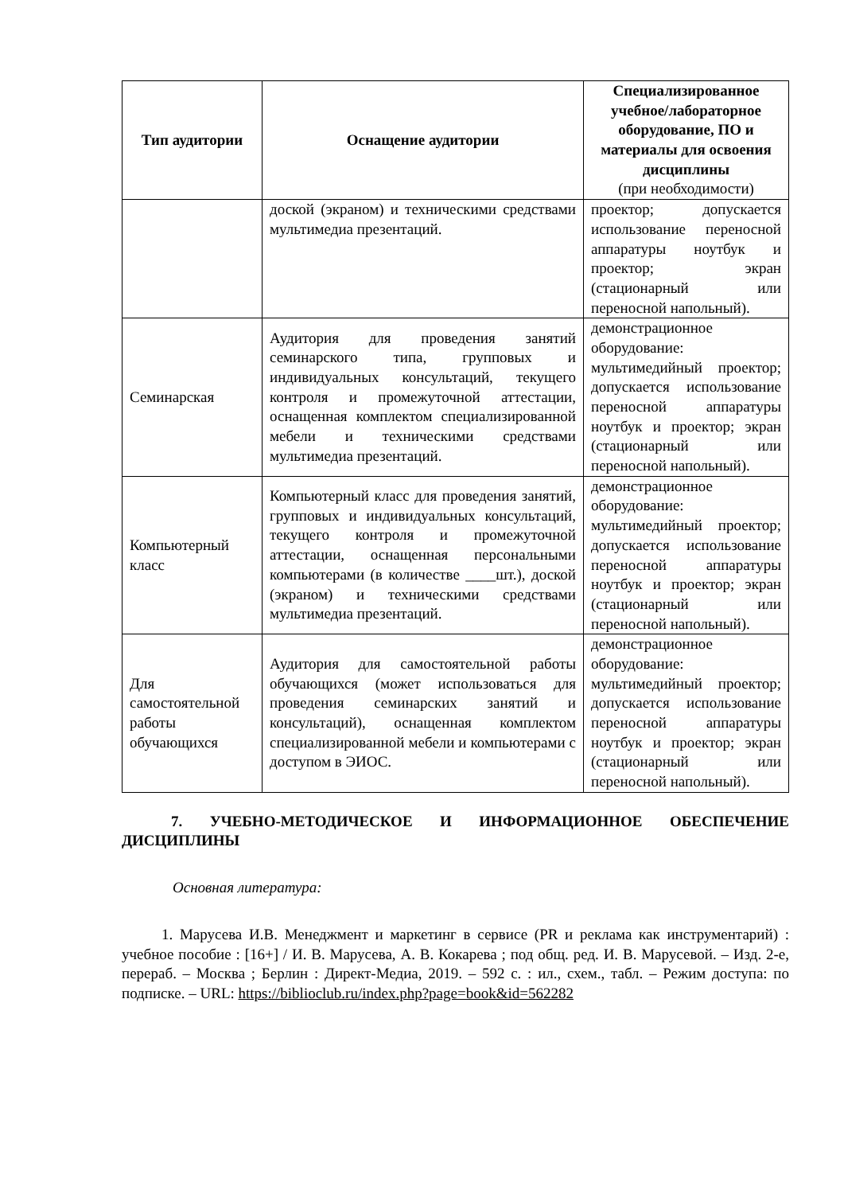| Тип аудитории | Оснащение аудитории | Специализированное учебное/лабораторное оборудование, ПО и материалы для освоения дисциплины (при необходимости) |
| --- | --- | --- |
| | доской (экраном) и техническими средствами мультимедиа презентаций. | проектор; допускается использование переносной аппаратуры ноутбук и проектор; экран (стационарный или переносной напольный). |
| Семинарская | Аудитория для проведения занятий семинарского типа, групповых и индивидуальных консультаций, текущего контроля и промежуточной аттестации, оснащенная комплектом специализированной мебели и техническими средствами мультимедиа презентаций. | демонстрационное оборудование: мультимедийный проектор; допускается использование переносной аппаратуры ноутбук и проектор; экран (стационарный или переносной напольный). |
| Компьютерный класс | Компьютерный класс для проведения занятий, групповых и индивидуальных консультаций, текущего контроля и промежуточной аттестации, оснащенная персональными компьютерами (в количестве ____шт.), доской (экраном) и техническими средствами мультимедиа презентаций. | демонстрационное оборудование: мультимедийный проектор; допускается использование переносной аппаратуры ноутбук и проектор; экран (стационарный или переносной напольный). |
| Для самостоятельной работы обучающихся | Аудитория для самостоятельной работы обучающихся (может использоваться для проведения семинарских занятий и консультаций), оснащенная комплектом специализированной мебели и компьютерами с доступом в ЭИОС. | демонстрационное оборудование: мультимедийный проектор; допускается использование переносной аппаратуры ноутбук и проектор; экран (стационарный или переносной напольный). |
7. УЧЕБНО-МЕТОДИЧЕСКОЕ И ИНФОРМАЦИОННОЕ ОБЕСПЕЧЕНИЕ ДИСЦИПЛИНЫ
Основная литература:
1. Марусева И.В. Менеджмент и маркетинг в сервисе (PR и реклама как инструментарий) : учебное пособие : [16+] / И. В. Марусева, А. В. Кокарева ; под общ. ред. И. В. Марусевой. – Изд. 2-е, перераб. – Москва ; Берлин : Директ-Медиа, 2019. – 592 с. : ил., схем., табл. – Режим доступа: по подписке. – URL: https://biblioclub.ru/index.php?page=book&id=562282